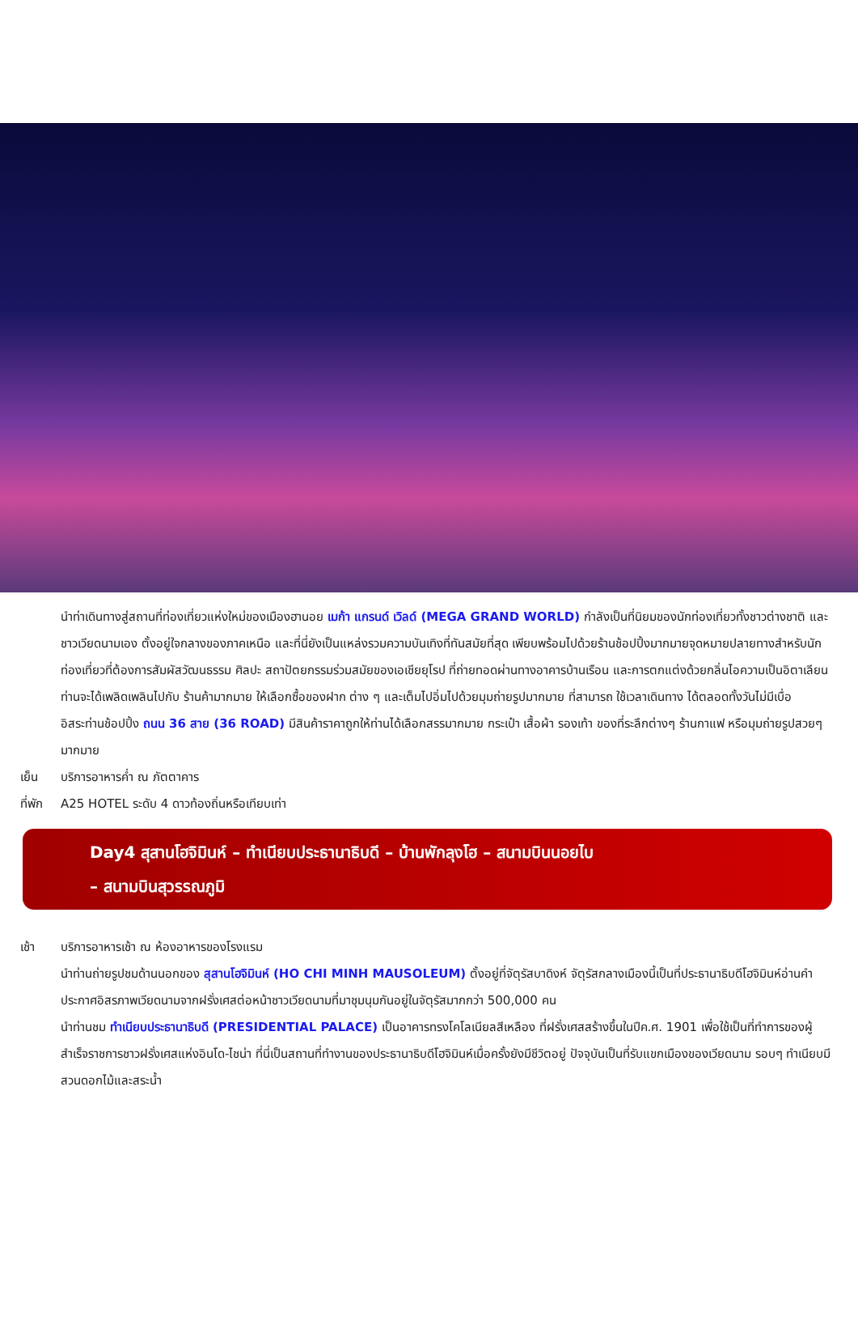นำท่าเดินทางสู่สถานที่ท่องเที่ยวแห่งใหม่ของเมืองฮานอย เมก้า แกรนด์ เวิลด์ (MEGA GRAND WORLD) กำลังเป็นที่นิยมของนักท่องเที่ยวทั้งชาวต่างชาติ และชาวเวียดนามเอง ตั้งอยู่ใจกลางของภาคเหนือ และที่นี่ยังเป็นแหล่งรวมความบันเทิงที่ทันสมัยที่สุด เพียบพร้อมไปด้วยร้านช้อปปิ้งมากมายจุดหมายปลายทางสำหรับนักท่องเที่ยวที่ต้องการสัมผัสวัฒนธรรม ศิลปะ สถาปัตยกรรมร่วมสมัยของเอเชียยุโรป ที่ถ่ายทอดผ่านทางอาคารบ้านเรือน และการตกแต่งด้วยกลิ่นไอความเป็นอิตาเลียน ท่านจะได้เพลิดเพลินไปกับ ร้านค้ามากมาย ให้เลือกซื้อของฝาก ต่าง ๆ และเต็มไปอิ่มไปด้วยมุมถ่ายรูปมากมาย ที่สามารถ ใช้เวลาเดินทาง ได้ตลอดทั้งวันไม่มีเบื่อ
อิสระท่านช้อปปิ้ง ถนน 36 สาย (36 ROAD) มีสินค้าราคาถูกให้ท่านได้เลือกสรรมากมาย กระเป๋า เสื้อผ้า รองเท้า ของที่ระลึกต่างๆ ร้านกาแฟ หรือมุมถ่ายรูปสวยๆ มากมาย
เย็น บริการอาหารค่ำ ณ ภัตตาคาร
ที่พัก
A25 HOTEL ระดับ 4 ดาวท้องถิ่นหรือเทียบเท่า
Day4 สุสานโฮจิมินห์ – ทำเนียบประธานาธิบดี – บ้านพักลุงโฮ – สนามบินนอยไบ
– สนามบินสุวรรณภูมิ
เช้า บริการอาหารเช้า ณ ห้องอาหารของโรงแรม
นำท่านถ่ายรูปชมด้านนอกของ สุสานโฮจิมินห์ (HO CHI MINH MAUSOLEUM) ตั้งอยู่ที่จัตุรัสบาดิงห์ จัตุรัสกลางเมืองนี้เป็นที่ประธานาธิบดีโฮจิมินห์อ่านคำประกาศอิสรภาพเวียดนามจากฝรั่งเศสต่อหน้าชาวเวียดนามที่มาชุมนุมกันอยู่ในจัตุรัสมากกว่า 500,000 คน
นำท่านชม ทำเนียบประธานาธิบดี (PRESIDENTIAL PALACE) เป็นอาคารทรงโคโลเนียลสีเหลือง ที่ฝรั่งเศสสร้างขึ้นในปีค.ศ. 1901 เพื่อใช้เป็นที่ทำการของผู้สำเร็จราชการชาวฝรั่งเศสแห่งอินโด-ไชน่า ที่นี่เป็นสถานที่ทำงานของประธานาธิบดีโฮจิมินห์เมื่อครั้งยังมีชีวิตอยู่ ปัจจุบันเป็นที่รับแขกเมืองของเวียดนาม รอบๆ ทำเนียบมีสวนดอกไม้และสระน้ำ